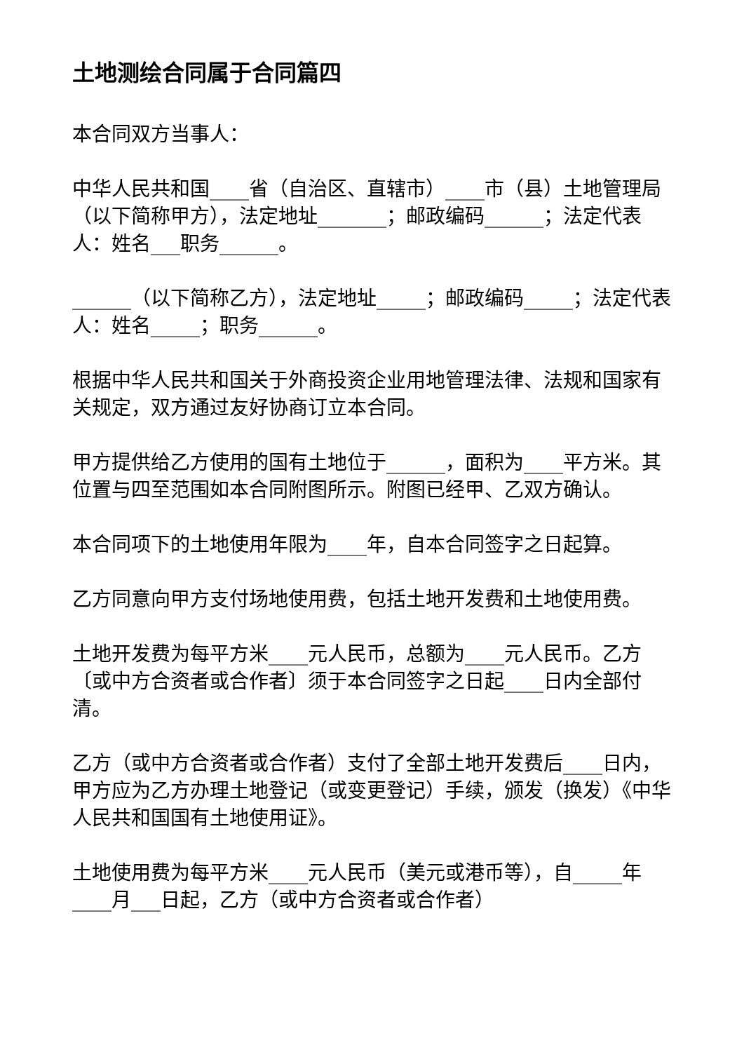土地测绘合同属于合同篇四
本合同双方当事人：
中华人民共和国____省（自治区、直辖市）____市（县）土地管理局（以下简称甲方），法定地址_______；邮政编码______；法定代表人：姓名___职务______。
______（以下简称乙方），法定地址_____；邮政编码_____；法定代表人：姓名_____；职务______。
根据中华人民共和国关于外商投资企业用地管理法律、法规和国家有关规定，双方通过友好协商订立本合同。
甲方提供给乙方使用的国有土地位于______，面积为____平方米。其位置与四至范围如本合同附图所示。附图已经甲、乙双方确认。
本合同项下的土地使用年限为____年，自本合同签字之日起算。
乙方同意向甲方支付场地使用费，包括土地开发费和土地使用费。
土地开发费为每平方米____元人民币，总额为____元人民币。乙方〔或中方合资者或合作者〕须于本合同签字之日起____日内全部付清。
乙方（或中方合资者或合作者）支付了全部土地开发费后____日内，甲方应为乙方办理土地登记（或变更登记）手续，颁发（换发）《中华人民共和国国有土地使用证》。
土地使用费为每平方米____元人民币（美元或港币等），自_____年____月___日起，乙方（或中方合资者或合作者）